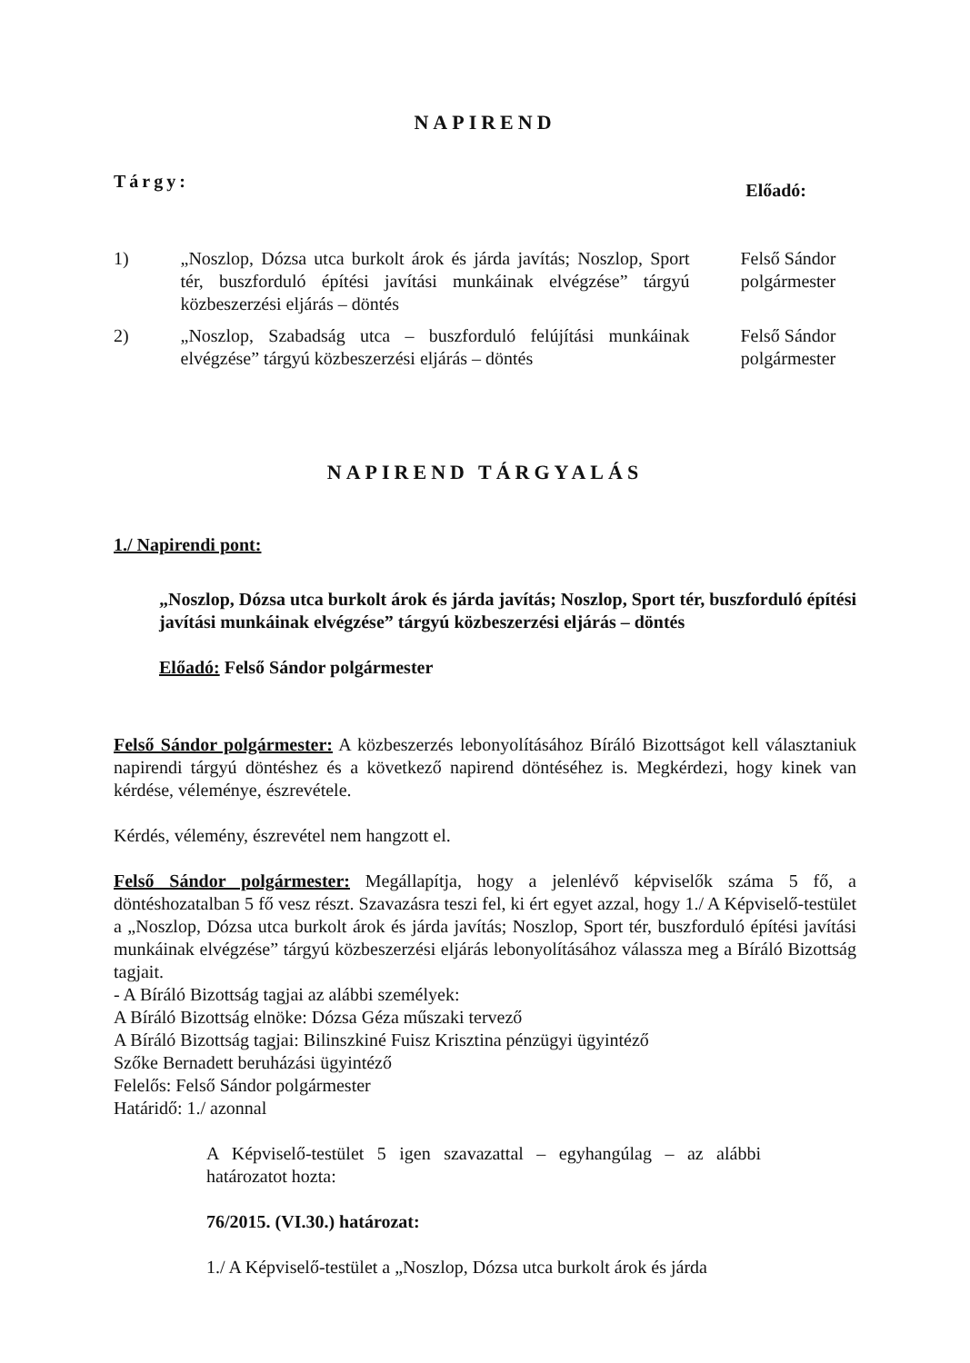NAPIREND
Tárgy: Előadó:
1) „Noszlop, Dózsa utca burkolt árok és járda javítás; Noszlop, Sport tér, buszforduló építési javítási munkáinak elvégzése” tárgyú közbeszerzési eljárás – döntés
Felső Sándor
polgármester
2) „Noszlop, Szabadság utca – buszforduló felújítási munkáinak elvégzése” tárgyú közbeszerzési eljárás – döntés
Felső Sándor
polgármester
NAPIREND TÁRGYALÁS
1./ Napirendi pont:
„Noszlop, Dózsa utca burkolt árok és járda javítás; Noszlop, Sport tér, buszforduló építési javítási munkáinak elvégzése” tárgyú közbeszerzési eljárás – döntés
Előadó: Felső Sándor polgármester
Felső Sándor polgármester: A közbeszerzés lebonyolításához Bíráló Bizottságot kell választaniuk napirendi tárgyú döntéshez és a következő napirend döntéséhez is. Megkérdezi, hogy kinek van kérdése, véleménye, észrevétele.
Kérdés, vélemény, észrevétel nem hangzott el.
Felső Sándor polgármester: Megállapítja, hogy a jelenlévő képviselők száma 5 fő, a döntéshozatalban 5 fő vesz részt. Szavazásra teszi fel, ki ért egyet azzal, hogy 1./ A Képviselő-testület a „Noszlop, Dózsa utca burkolt árok és járda javítás; Noszlop, Sport tér, buszforduló építési javítási munkáinak elvégzése” tárgyú közbeszerzési eljárás lebonyolításához válassza meg a Bíráló Bizottság tagjait.
- A Bíráló Bizottság tagjai az alábbi személyek:
A Bíráló Bizottság elnöke: Dózsa Géza műszaki tervező
A Bíráló Bizottság tagjai: Bilinszkiné Fuisz Krisztina pénzügyi ügyintéző
Szőke Bernadett beruházási ügyintéző
Felelős: Felső Sándor polgármester
Határidő: 1./ azonnal
A Képviselő-testület 5 igen szavazattal – egyhangúlag – az alábbi határozatot hozta:
76/2015. (VI.30.) határozat:
1./ A Képviselő-testület a „Noszlop, Dózsa utca burkolt árok és járda